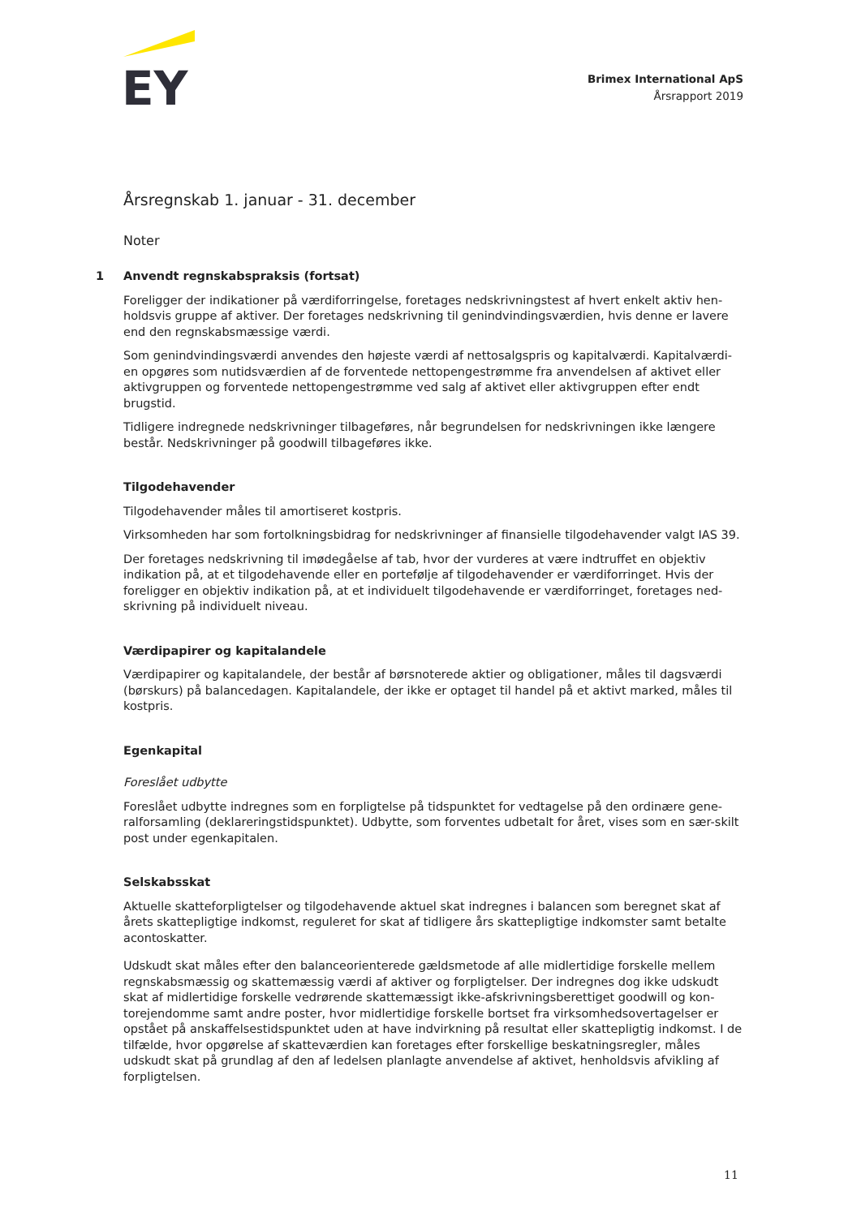EY
Brimex International ApS
Årsrapport 2019
Årsregnskab 1. januar - 31. december
Noter
1 Anvendt regnskabspraksis (fortsat)
Foreligger der indikationer på værdiforringelse, foretages nedskrivningstest af hvert enkelt aktiv hen-holdsvis gruppe af aktiver. Der foretages nedskrivning til genindvindingsværdien, hvis denne er lavere end den regnskabsmæssige værdi.
Som genindvindingsværdi anvendes den højeste værdi af nettosalgspris og kapitalværdi. Kapitalværdi-en opgøres som nutidsværdien af de forventede nettopengestrømme fra anvendelsen af aktivet eller aktivgruppen og forventede nettopengestrømme ved salg af aktivet eller aktivgruppen efter endt brugstid.
Tidligere indregnede nedskrivninger tilbageføres, når begrundelsen for nedskrivningen ikke længere består. Nedskrivninger på goodwill tilbageføres ikke.
Tilgodehavender
Tilgodehavender måles til amortiseret kostpris.
Virksomheden har som fortolkningsbidrag for nedskrivninger af finansielle tilgodehavender valgt IAS 39.
Der foretages nedskrivning til imødegåelse af tab, hvor der vurderes at være indtruffet en objektiv indikation på, at et tilgodehavende eller en portefølje af tilgodehavender er værdiforringet. Hvis der foreligger en objektiv indikation på, at et individuelt tilgodehavende er værdiforringet, foretages ned-skrivning på individuelt niveau.
Værdipapirer og kapitalandele
Værdipapirer og kapitalandele, der består af børsnoterede aktier og obligationer, måles til dagsværdi (børskurs) på balancedagen. Kapitalandele, der ikke er optaget til handel på et aktivt marked, måles til kostpris.
Egenkapital
Foreslået udbytte
Foreslået udbytte indregnes som en forpligtelse på tidspunktet for vedtagelse på den ordinære gene-ralforsamling (deklareringstidspunktet). Udbytte, som forventes udbetalt for året, vises som en sær-skilt post under egenkapitalen.
Selskabsskat
Aktuelle skatteforpligtelser og tilgodehavende aktuel skat indregnes i balancen som beregnet skat af årets skattepligtige indkomst, reguleret for skat af tidligere års skattepligtige indkomster samt betalte acontoskatter.
Udskudt skat måles efter den balanceorienterede gældsmetode af alle midlertidige forskelle mellem regnskabsmæssig og skattemæssig værdi af aktiver og forpligtelser. Der indregnes dog ikke udskudt skat af midlertidige forskelle vedrørende skattemæssigt ikke-afskrivningsberettiget goodwill og kon-torejendomme samt andre poster, hvor midlertidige forskelle bortset fra virksomhedsovertagelser er opstået på anskaffelsestidspunktet uden at have indvirkning på resultat eller skattepligtig indkomst. I de tilfælde, hvor opgørelse af skatteværdien kan foretages efter forskellige beskatningsregler, måles udskudt skat på grundlag af den af ledelsen planlagte anvendelse af aktivet, henholdsvis afvikling af forpligtelsen.
11